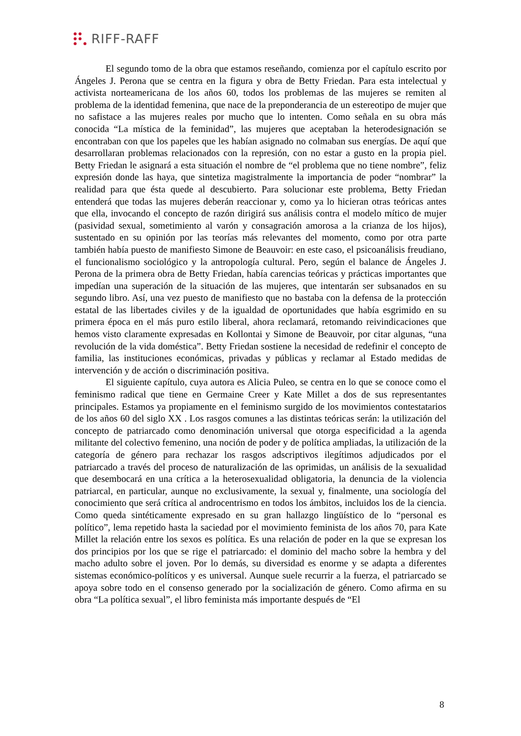RIFF-RAFF
El segundo tomo de la obra que estamos reseñando, comienza por el capítulo escrito por Ángeles J. Perona que se centra en la figura y obra de Betty Friedan. Para esta intelectual y activista norteamericana de los años 60, todos los problemas de las mujeres se remiten al problema de la identidad femenina, que nace de la preponderancia de un estereotipo de mujer que no safistace a las mujeres reales por mucho que lo intenten. Como señala en su obra más conocida “La mística de la feminidad”, las mujeres que aceptaban la heterodesignación se encontraban con que los papeles que les habían asignado no colmaban sus energías. De aquí que desarrollaran problemas relacionados con la represión, con no estar a gusto en la propia piel. Betty Friedan le asignará a esta situación el nombre de “el problema que no tiene nombre”, feliz expresión donde las haya, que sintetiza magistralmente la importancia de poder “nombrar” la realidad para que ésta quede al descubierto. Para solucionar este problema, Betty Friedan entenderá que todas las mujeres deberán reaccionar y, como ya lo hicieran otras teóricas antes que ella, invocando el concepto de razón dirigirá sus análisis contra el modelo mítico de mujer (pasividad sexual, sometimiento al varón y consagración amorosa a la crianza de los hijos), sustentado en su opinión por las teorías más relevantes del momento, como por otra parte también había puesto de manifiesto Simone de Beauvoir: en este caso, el psicoanálisis freudiano, el funcionalismo sociológico y la antropología cultural. Pero, según el balance de Ángeles J. Perona de la primera obra de Betty Friedan, había carencias teóricas y prácticas importantes que impedían una superación de la situación de las mujeres, que intentarán ser subsanados en su segundo libro. Así, una vez puesto de manifiesto que no bastaba con la defensa de la protección estatal de las libertades civiles y de la igualdad de oportunidades que había esgrimido en su primera época en el más puro estilo liberal, ahora reclamará, retomando reivindicaciones que hemos visto claramente expresadas en Kollontai y Simone de Beauvoir, por citar algunas, “una revolución de la vida doméstica”. Betty Friedan sostiene la necesidad de redefinir el concepto de familia, las instituciones económicas, privadas y públicas y reclamar al Estado medidas de intervención y de acción o discriminación positiva.
El siguiente capítulo, cuya autora es Alicia Puleo, se centra en lo que se conoce como el feminismo radical que tiene en Germaine Creer y Kate Millet a dos de sus representantes principales. Estamos ya propiamente en el feminismo surgido de los movimientos contestatarios de los años 60 del siglo XX . Los rasgos comunes a las distintas teóricas serán: la utilización del concepto de patriarcado como denominación universal que otorga especificidad a la agenda militante del colectivo femenino, una noción de poder y de política ampliadas, la utilización de la categoría de género para rechazar los rasgos adscriptivos ilegítimos adjudicados por el patriarcado a través del proceso de naturalización de las oprimidas, un análisis de la sexualidad que desembocará en una crítica a la heterosexualidad obligatoria, la denuncia de la violencia patriarcal, en particular, aunque no exclusivamente, la sexual y, finalmente, una sociología del conocimiento que será crítica al androcentrismo en todos los ámbitos, incluidos los de la ciencia. Como queda sintéticamente expresado en su gran hallazgo lingüístico de lo “personal es político”, lema repetido hasta la saciedad por el movimiento feminista de los años 70, para Kate Millet la relación entre los sexos es política. Es una relación de poder en la que se expresan los dos principios por los que se rige el patriarcado: el dominio del macho sobre la hembra y del macho adulto sobre el joven. Por lo demás, su diversidad es enorme y se adapta a diferentes sistemas económico-políticos y es universal. Aunque suele recurrir a la fuerza, el patriarcado se apoya sobre todo en el consenso generado por la socialización de género. Como afirma en su obra “La política sexual”, el libro feminista más importante después de “El
8